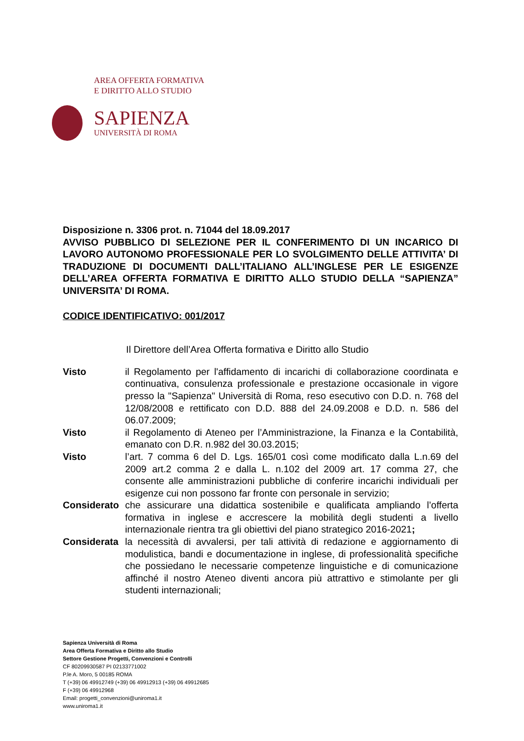AREA OFFERTA FORMATIVA
E DIRITTO ALLO STUDIO
SAPIENZA
UNIVERSITÀ DI ROMA
Disposizione n. 3306 prot. n. 71044 del 18.09.2017
AVVISO PUBBLICO DI SELEZIONE PER IL CONFERIMENTO DI UN INCARICO DI LAVORO AUTONOMO PROFESSIONALE PER LO SVOLGIMENTO DELLE ATTIVITA’ DI TRADUZIONE DI DOCUMENTI DALL’ITALIANO ALL’INGLESE PER LE ESIGENZE DELL’AREA OFFERTA FORMATIVA E DIRITTO ALLO STUDIO DELLA “SAPIENZA” UNIVERSITA’ DI ROMA.
CODICE IDENTIFICATIVO: 001/2017
Il Direttore dell’Area Offerta formativa e Diritto allo Studio
Visto il Regolamento per l'affidamento di incarichi di collaborazione coordinata e continuativa, consulenza professionale e prestazione occasionale in vigore presso la "Sapienza" Università di Roma, reso esecutivo con D.D. n. 768 del 12/08/2008 e rettificato con D.D. 888 del 24.09.2008 e D.D. n. 586 del 06.07.2009;
Visto il Regolamento di Ateneo per l’Amministrazione, la Finanza e la Contabilità, emanato con D.R. n.982 del 30.03.2015;
Visto l’art. 7 comma 6 del D. Lgs. 165/01 così come modificato dalla L.n.69 del 2009 art.2 comma 2 e dalla L. n.102 del 2009 art. 17 comma 27, che consente alle amministrazioni pubbliche di conferire incarichi individuali per esigenze cui non possono far fronte con personale in servizio;
Considerato
che assicurare una didattica sostenibile e qualificata ampliando l’offerta formativa in inglese e accrescere la mobilità degli studenti a livello internazionale rientra tra gli obiettivi del piano strategico 2016-2021;
Considerata
la necessità di avvalersi, per tali attività di redazione e aggiornamento di modulistica, bandi e documentazione in inglese, di professionalità specifiche che possiedano le necessarie competenze linguistiche e di comunicazione affinché il nostro Ateneo diventi ancora più attrattivo e stimolante per gli studenti internazionali;
Sapienza Università di Roma
Area Offerta Formativa e Diritto allo Studio
Settore Gestione Progetti, Convenzioni e Controlli
CF 80209930587 PI 02133771002
P.le A. Moro, 5 00185 ROMA
T (+39) 06 49912749 (+39) 06 49912913 (+39) 06 49912685
F (+39) 06 49912968
Email: progetti_convenzioni@uniroma1.it
www.uniroma1.it